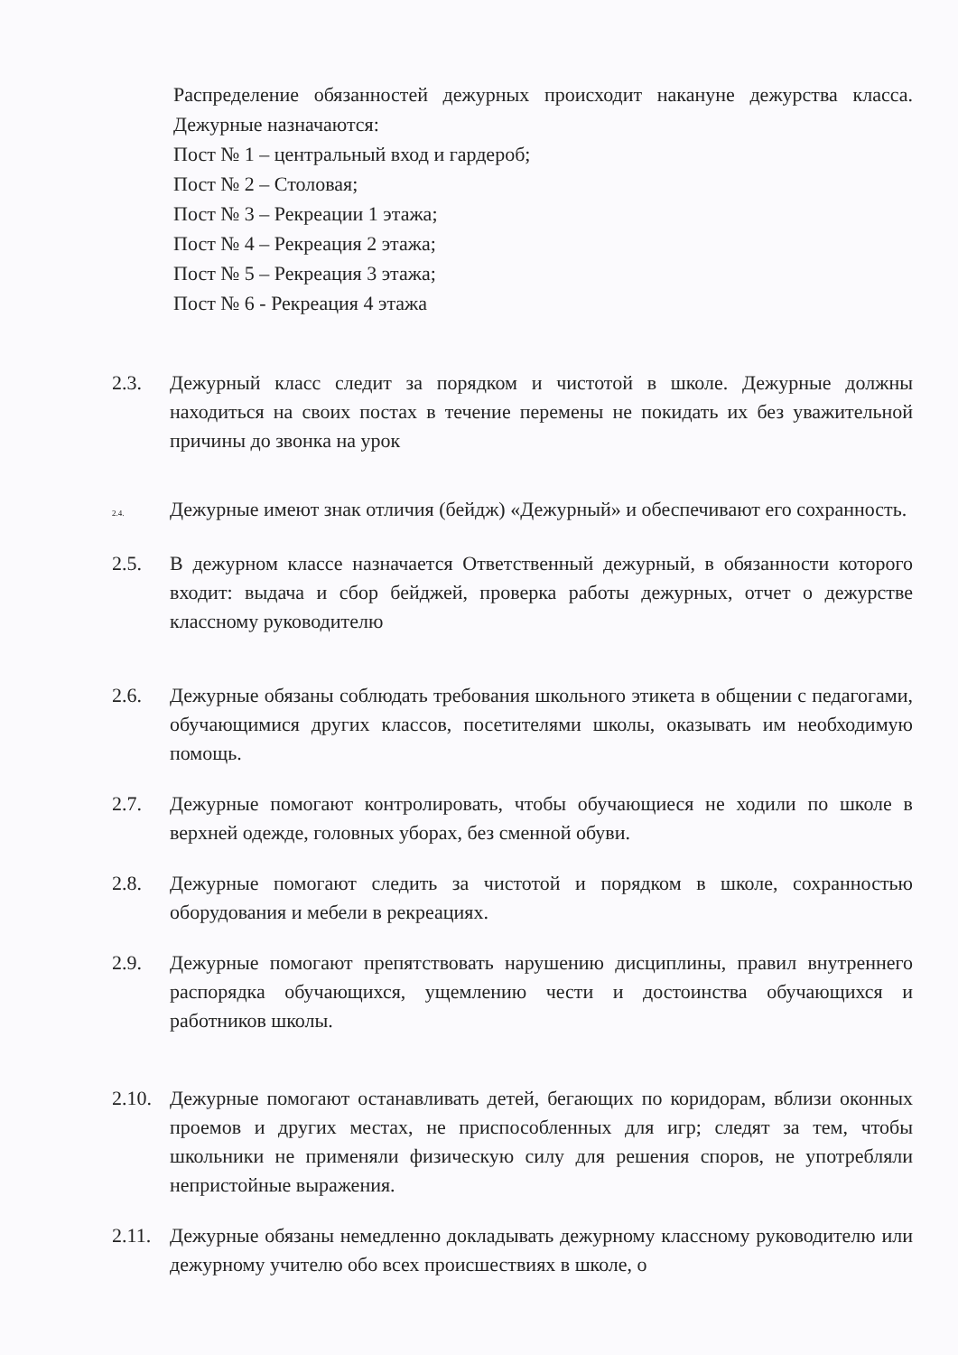Распределение обязанностей дежурных происходит накануне дежурства класса. Дежурные назначаются:
Пост № 1 – центральный вход и гардероб;
Пост № 2 – Столовая;
Пост № 3 – Рекреации 1 этажа;
Пост № 4 – Рекреация 2 этажа;
Пост № 5 – Рекреация 3 этажа;
Пост № 6 - Рекреация 4 этажа
2.3. Дежурный класс следит за порядком и чистотой в школе. Дежурные должны находиться на своих постах в течение перемены не покидать их без уважительной причины до звонка на урок
2.4.
Дежурные имеют знак отличия (бейдж) «Дежурный» и обеспечивают его сохранность.
2.5. В дежурном классе назначается Ответственный дежурный, в обязанности которого входит: выдача и сбор бейджей, проверка работы дежурных, отчет о дежурстве классному руководителю
2.6. Дежурные обязаны соблюдать требования школьного этикета в общении с педагогами, обучающимися других классов, посетителями школы, оказывать им необходимую помощь.
2.7. Дежурные помогают контролировать, чтобы обучающиеся не ходили по школе в верхней одежде, головных уборах, без сменной обуви.
2.8. Дежурные помогают следить за чистотой и порядком в школе, сохранностью оборудования и мебели в рекреациях.
2.9. Дежурные помогают препятствовать нарушению дисциплины, правил внутреннего распорядка обучающихся, ущемлению чести и достоинства обучающихся и работников школы.
2.10.
Дежурные помогают останавливать детей, бегающих по коридорам, вблизи оконных проемов и других местах, не приспособленных для игр; следят за тем, чтобы школьники не применяли физическую силу для решения споров, не употребляли непристойные выражения.
2.11.
Дежурные обязаны немедленно докладывать дежурному классному руководителю или дежурному учителю обо всех происшествиях в школе, о